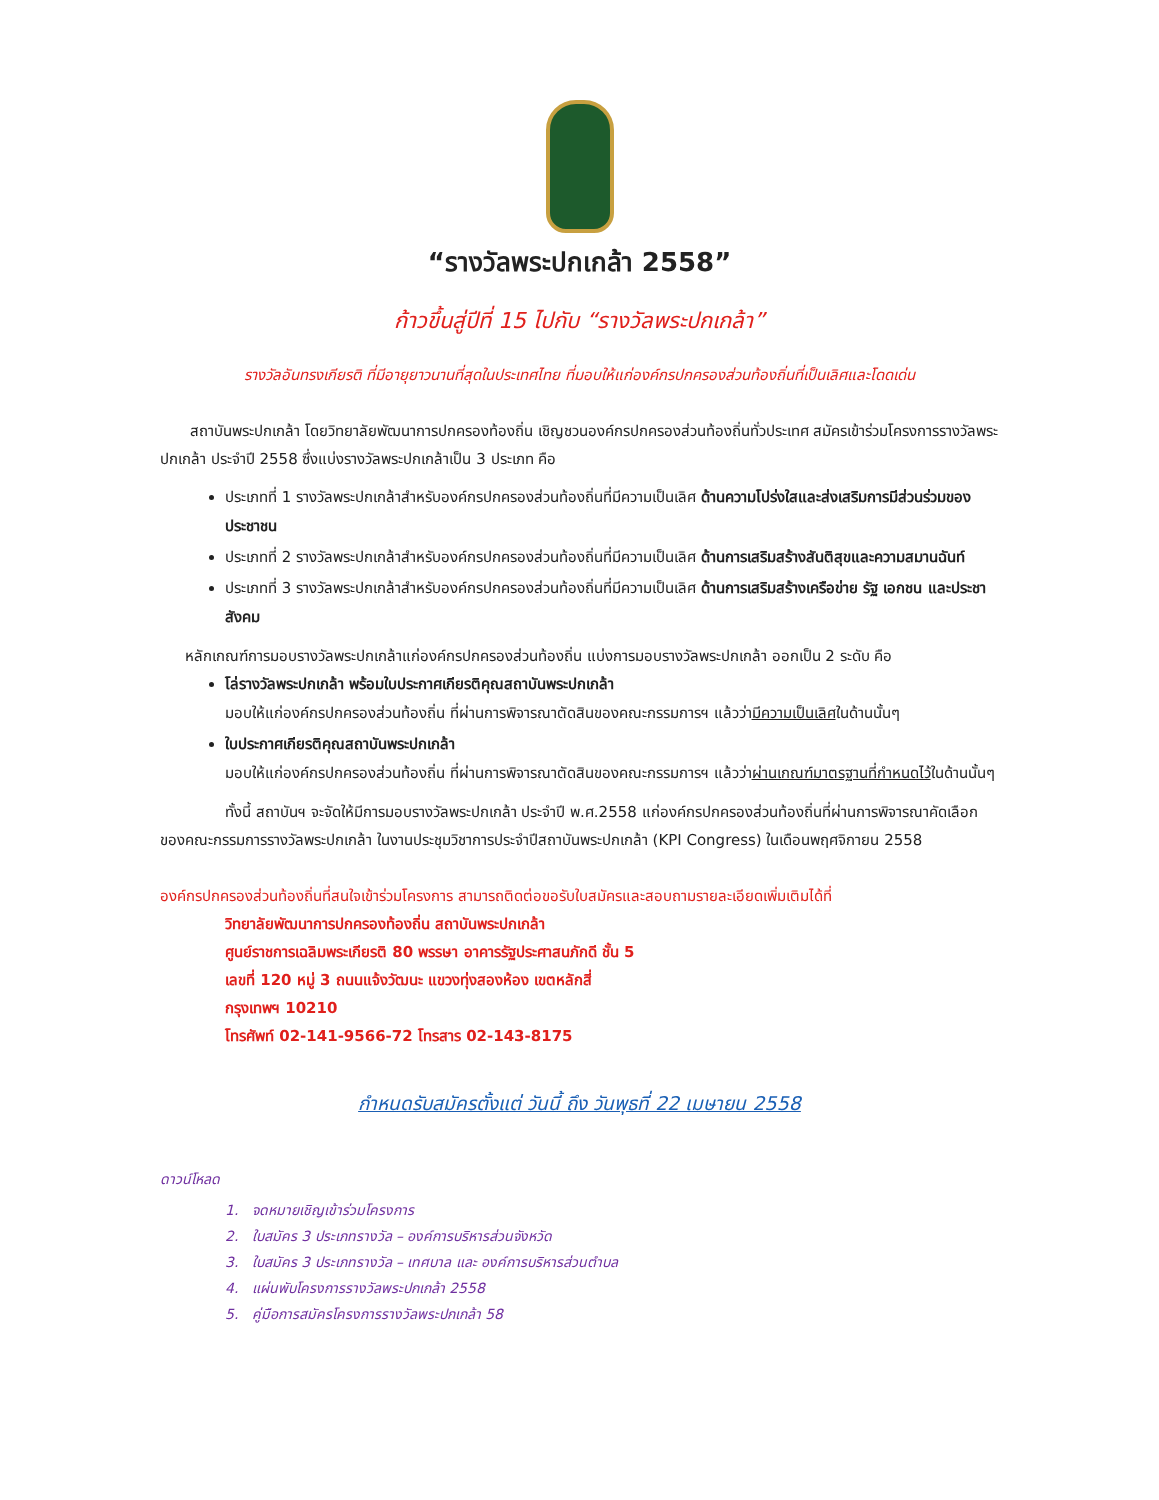“รางวัลพระปกเกล้า 2558”
ก้าวขึ้นสู่ปีที่ 15 ไปกับ “รางวัลพระปกเกล้า”
รางวัลอันทรงเกียรติ ที่มีอายุยาวนานที่สุดในประเทศไทย ที่มอบให้แก่องค์กรปกครองส่วนท้องถิ่นที่เป็นเลิศและโดดเด่น
สถาบันพระปกเกล้า โดยวิทยาลัยพัฒนาการปกครองท้องถิ่น เชิญชวนองค์กรปกครองส่วนท้องถิ่นทั่วประเทศ สมัครเข้าร่วมโครงการรางวัลพระปกเกล้า ประจำปี 2558 ซึ่งแบ่งรางวัลพระปกเกล้าเป็น 3 ประเภท คือ
ประเภทที่ 1 รางวัลพระปกเกล้าสำหรับองค์กรปกครองส่วนท้องถิ่นที่มีความเป็นเลิศ ด้านความโปร่งใสและส่งเสริมการมีส่วนร่วมของประชาชน
ประเภทที่ 2 รางวัลพระปกเกล้าสำหรับองค์กรปกครองส่วนท้องถิ่นที่มีความเป็นเลิศ ด้านการเสริมสร้างสันติสุขและความสมานฉันท์
ประเภทที่ 3 รางวัลพระปกเกล้าสำหรับองค์กรปกครองส่วนท้องถิ่นที่มีความเป็นเลิศ ด้านการเสริมสร้างเครือข่าย รัฐ เอกชน และประชาสังคม
หลักเกณฑ์การมอบรางวัลพระปกเกล้าแก่องค์กรปกครองส่วนท้องถิ่น แบ่งการมอบรางวัลพระปกเกล้า ออกเป็น 2 ระดับ คือ
โล่รางวัลพระปกเกล้า พร้อมใบประกาศเกียรติคุณสถาบันพระปกเกล้า
มอบให้แก่องค์กรปกครองส่วนท้องถิ่น ที่ผ่านการพิจารณาตัดสินของคณะกรรมการฯ แล้วว่ามีความเป็นเลิศในด้านนั้นๆ
ใบประกาศเกียรติคุณสถาบันพระปกเกล้า
มอบให้แก่องค์กรปกครองส่วนท้องถิ่น ที่ผ่านการพิจารณาตัดสินของคณะกรรมการฯ แล้วว่าผ่านเกณฑ์มาตรฐานที่กำหนดไว้ในด้านนั้นๆ
ทั้งนี้ สถาบันฯ จะจัดให้มีการมอบรางวัลพระปกเกล้า ประจำปี พ.ศ.2558 แก่องค์กรปกครองส่วนท้องถิ่นที่ผ่านการพิจารณาคัดเลือกของคณะกรรมการรางวัลพระปกเกล้า ในงานประชุมวิชาการประจำปีสถาบันพระปกเกล้า (KPI Congress) ในเดือนพฤศจิกายน 2558
องค์กรปกครองส่วนท้องถิ่นที่สนใจเข้าร่วมโครงการ สามารถติดต่อขอรับใบสมัครและสอบถามรายละเอียดเพิ่มเติมได้ที่
วิทยาลัยพัฒนาการปกครองท้องถิ่น สถาบันพระปกเกล้า
ศูนย์ราชการเฉลิมพระเกียรติ 80 พรรษา อาคารรัฐประศาสนภักดี ชั้น 5
เลขที่ 120 หมู่ 3 ถนนแจ้งวัฒนะ แขวงทุ่งสองห้อง เขตหลักสี่
กรุงเทพฯ 10210
โทรศัพท์ 02-141-9566-72 โทรสาร 02-143-8175
กำหนดรับสมัครตั้งแต่ วันนี้ ถึง วันพุธที่ 22 เมษายน 2558
ดาวน์โหลด
1. จดหมายเชิญเข้าร่วมโครงการ
2. ใบสมัคร 3 ประเภทรางวัล – องค์การบริหารส่วนจังหวัด
3. ใบสมัคร 3 ประเภทรางวัล – เทศบาล และ องค์การบริหารส่วนตำบล
4. แผ่นพับโครงการรางวัลพระปกเกล้า 2558
5. คู่มือการสมัครโครงการรางวัลพระปกเกล้า 58